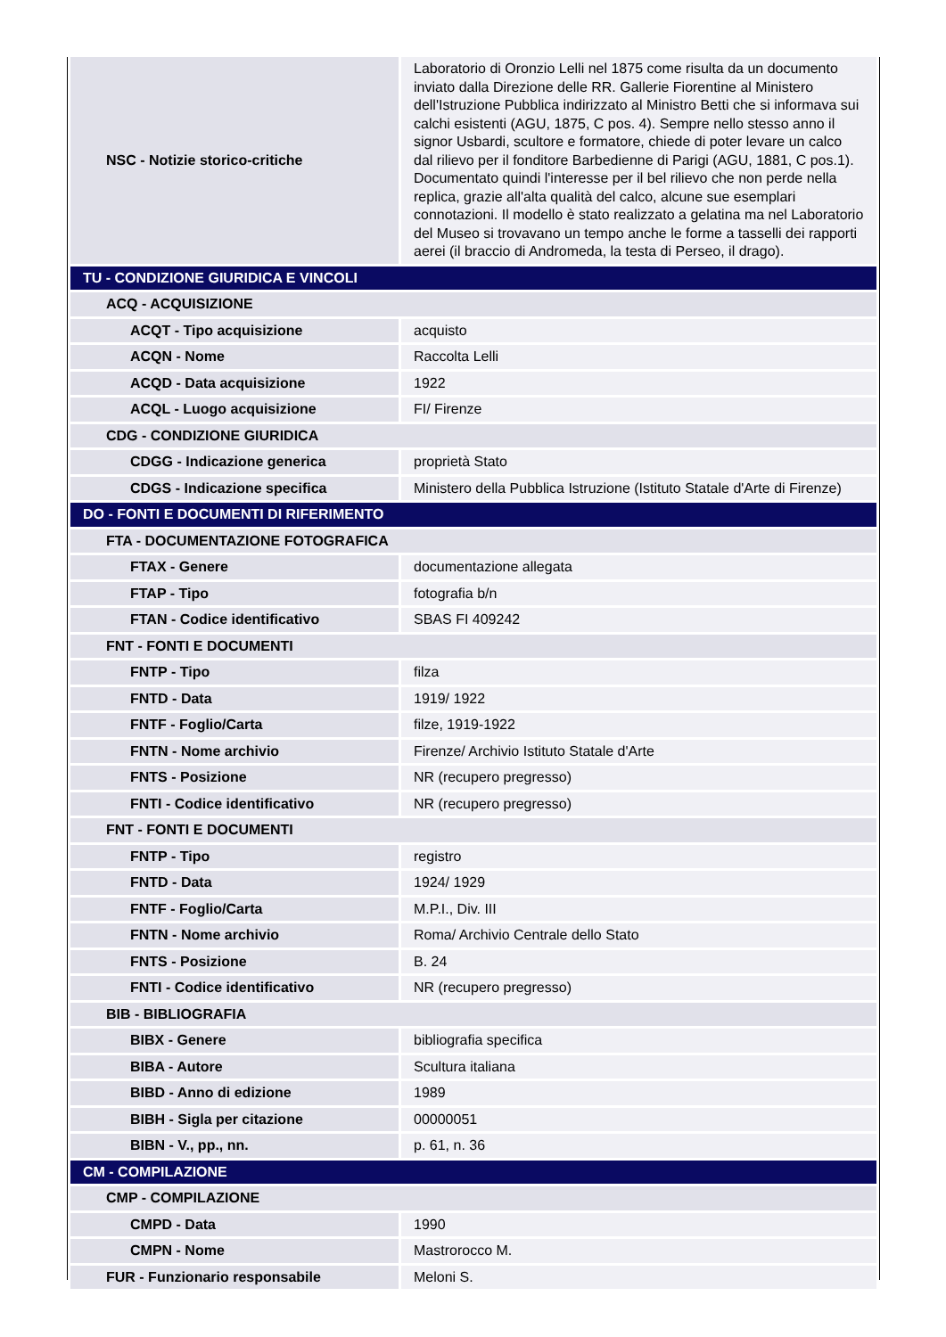| NSC - Notizie storico-critiche | Laboratorio di Oronzio Lelli nel 1875 come risulta da un documento inviato dalla Direzione delle RR. Gallerie Fiorentine al Ministero dell'Istruzione Pubblica indirizzato al Ministro Betti che si informava sui calchi esistenti (AGU, 1875, C pos. 4). Sempre nello stesso anno il signor Usbardi, scultore e formatore, chiede di poter levare un calco dal rilievo per il fonditore Barbedienne di Parigi (AGU, 1881, C pos.1). Documentato quindi l'interesse per il bel rilievo che non perde nella replica, grazie all'alta qualità del calco, alcune sue esemplari connotazioni. Il modello è stato realizzato a gelatina ma nel Laboratorio del Museo si trovavano un tempo anche le forme a tasselli dei rapporti aerei (il braccio di Andromeda, la testa di Perseo, il drago). |
| TU - CONDIZIONE GIURIDICA E VINCOLI | |
| ACQ - ACQUISIZIONE | |
| ACQT - Tipo acquisizione | acquisto |
| ACQN - Nome | Raccolta Lelli |
| ACQD - Data acquisizione | 1922 |
| ACQL - Luogo acquisizione | FI/ Firenze |
| CDG - CONDIZIONE GIURIDICA | |
| CDGG - Indicazione generica | proprietà Stato |
| CDGS - Indicazione specifica | Ministero della Pubblica Istruzione (Istituto Statale d'Arte di Firenze) |
| DO - FONTI E DOCUMENTI DI RIFERIMENTO | |
| FTA - DOCUMENTAZIONE FOTOGRAFICA | |
| FTAX - Genere | documentazione allegata |
| FTAP - Tipo | fotografia b/n |
| FTAN - Codice identificativo | SBAS FI 409242 |
| FNT - FONTI E DOCUMENTI | |
| FNTP - Tipo | filza |
| FNTD - Data | 1919/ 1922 |
| FNTF - Foglio/Carta | filze, 1919-1922 |
| FNTN - Nome archivio | Firenze/ Archivio Istituto Statale d'Arte |
| FNTS - Posizione | NR (recupero pregresso) |
| FNTI - Codice identificativo | NR (recupero pregresso) |
| FNT - FONTI E DOCUMENTI | |
| FNTP - Tipo | registro |
| FNTD - Data | 1924/ 1929 |
| FNTF - Foglio/Carta | M.P.I., Div. III |
| FNTN - Nome archivio | Roma/ Archivio Centrale dello Stato |
| FNTS - Posizione | B. 24 |
| FNTI - Codice identificativo | NR (recupero pregresso) |
| BIB - BIBLIOGRAFIA | |
| BIBX - Genere | bibliografia specifica |
| BIBA - Autore | Scultura italiana |
| BIBD - Anno di edizione | 1989 |
| BIBH - Sigla per citazione | 00000051 |
| BIBN - V., pp., nn. | p. 61, n. 36 |
| CM - COMPILAZIONE | |
| CMP - COMPILAZIONE | |
| CMPD - Data | 1990 |
| CMPN - Nome | Mastrorocco M. |
| FUR - Funzionario responsabile | Meloni S. |